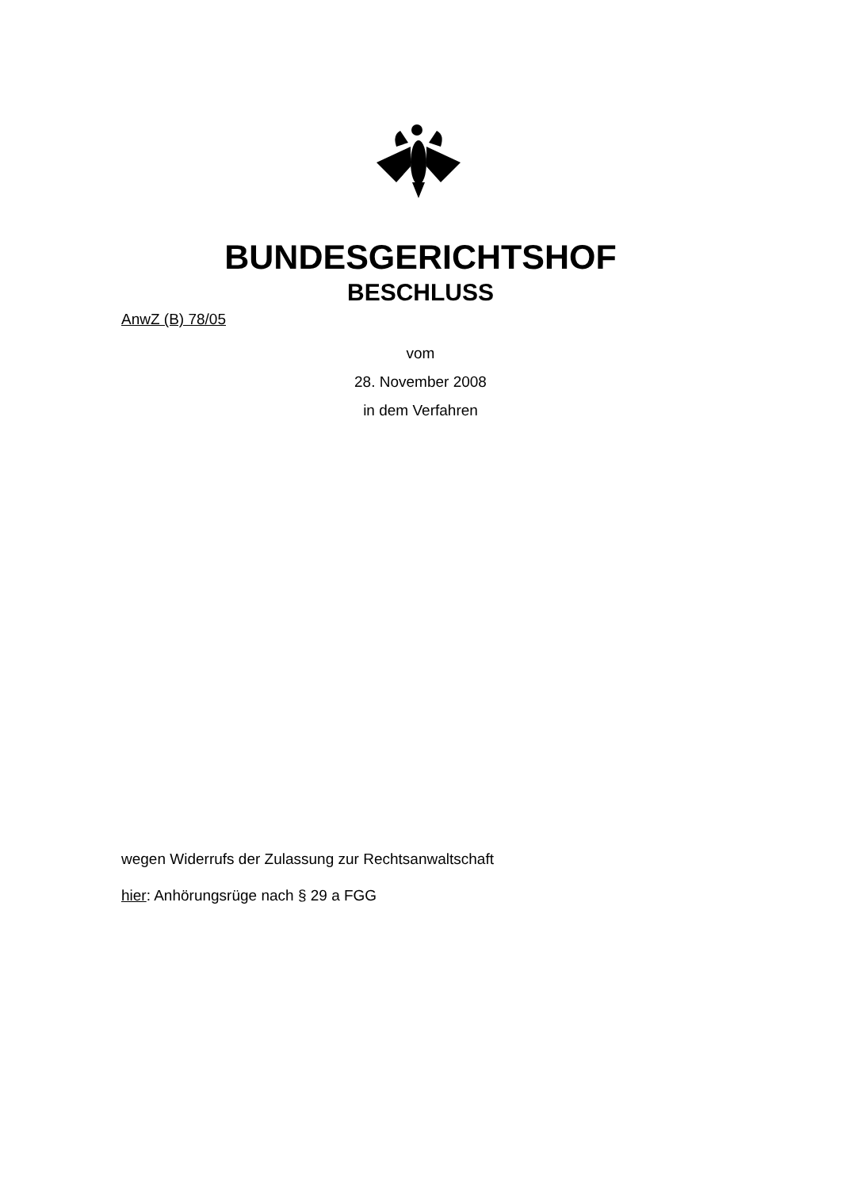BUNDESGERICHTSHOF
BESCHLUSS
AnwZ (B) 78/05
vom
28. November 2008
in dem Verfahren
wegen Widerrufs der Zulassung zur Rechtsanwaltschaft
hier: Anhörungsrüge nach § 29 a FGG